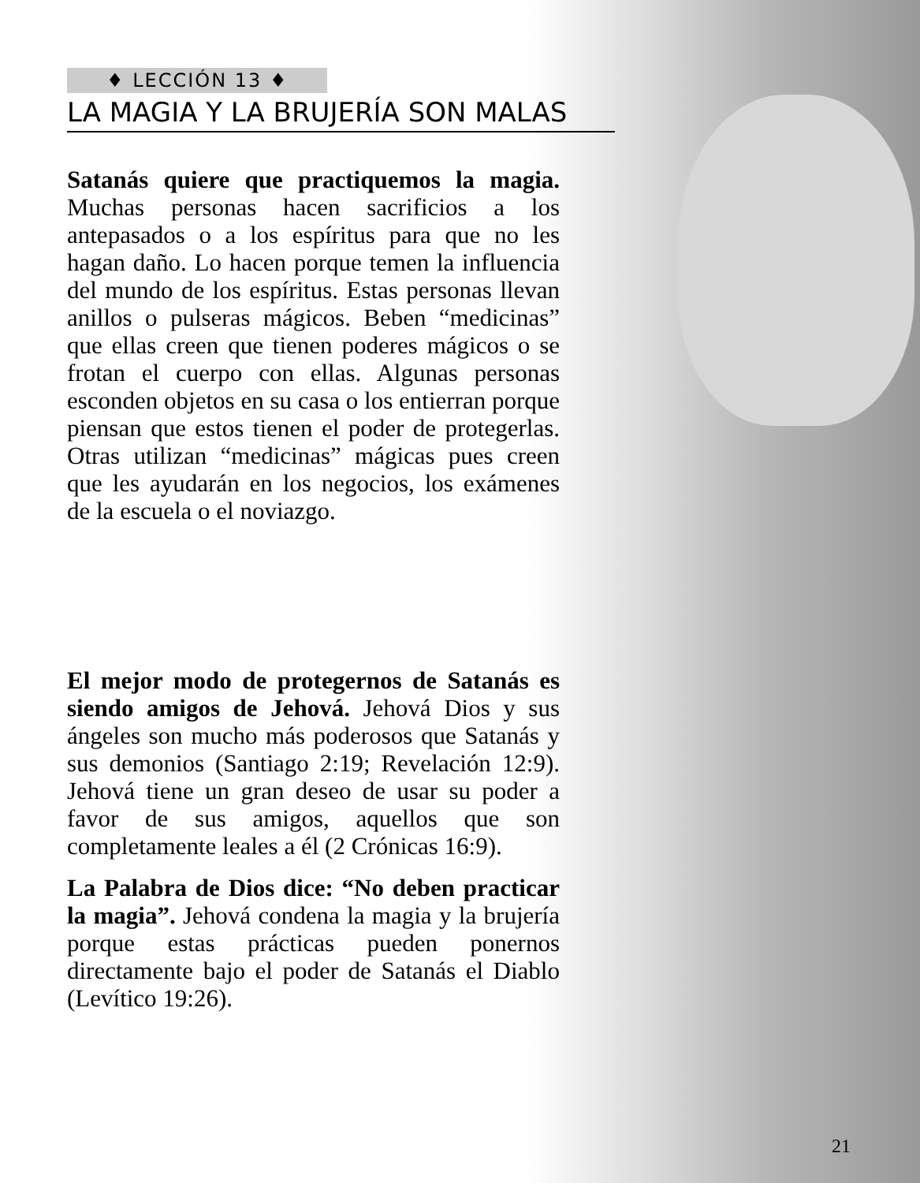♦ LECCIÓN 13 ♦
LA MAGIA Y LA BRUJERÍA SON MALAS
Satanás quiere que practiquemos la magia. Muchas personas hacen sacrificios a los antepasados o a los espíritus para que no les hagan daño. Lo hacen porque temen la influencia del mundo de los espíritus. Estas personas llevan anillos o pulseras mágicos. Beben “medicinas” que ellas creen que tienen poderes mágicos o se frotan el cuerpo con ellas. Algunas personas esconden objetos en su casa o los entierran porque piensan que estos tienen el poder de protegerlas. Otras utilizan “medicinas” mágicas pues creen que les ayudarán en los negocios, los exámenes de la escuela o el noviazgo.
El mejor modo de protegernos de Satanás es siendo amigos de Jehová. Jehová Dios y sus ángeles son mucho más poderosos que Satanás y sus demonios (Santiago 2:19; Revelación 12:9). Jehová tiene un gran deseo de usar su poder a favor de sus amigos, aquellos que son completamente leales a él (2 Crónicas 16:9).
La Palabra de Dios dice: “No deben practicar la magia”. Jehová condena la magia y la brujería porque estas prácticas pueden ponernos directamente bajo el poder de Satanás el Diablo (Levítico 19:26).
21